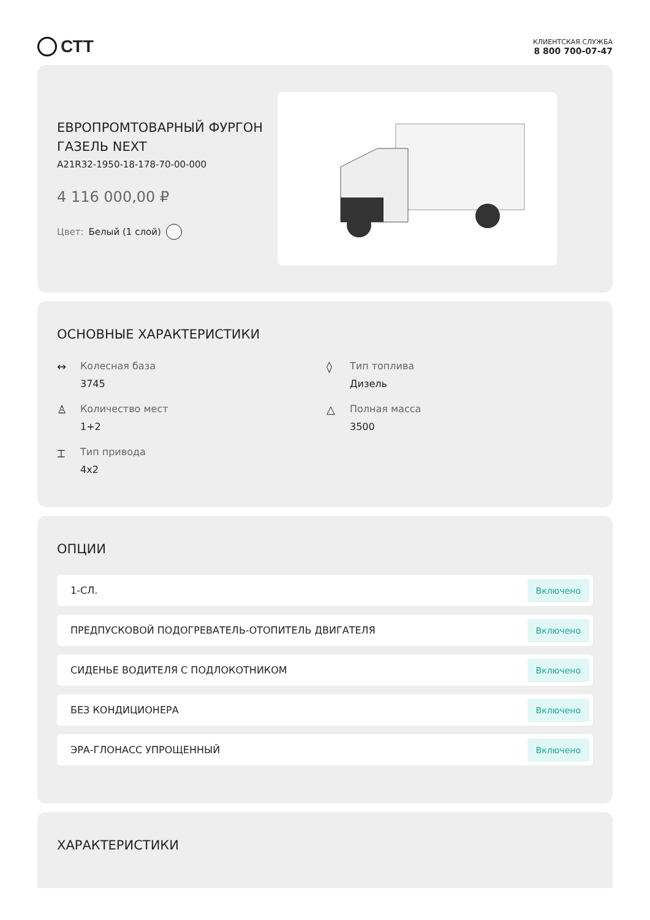СТТ
КЛИЕНТСКАЯ СЛУЖБА
8 800 700-07-47
ЕВРОПРОМТОВАРНЫЙ ФУРГОН ГАЗЕЛЬ NEXT
A21R32-1950-18-178-70-00-000
4 116 000,00 ₽
Цвет: Белый (1 слой)
ОСНОВНЫЕ ХАРАКТЕРИСТИКИ
↔ Колесная база
3745
◊ Тип топлива
Дизель
♙ Количество мест
1+2
△ Полная масса
3500
⌶ Тип привода
4x2
ОПЦИИ
1-СЛ. Включено
ПРЕДПУСКОВОЙ ПОДОГРЕВАТЕЛЬ-ОТОПИТЕЛЬ ДВИГАТЕЛЯ Включено
СИДЕНЬЕ ВОДИТЕЛЯ С ПОДЛОКОТНИКОМ Включено
БЕЗ КОНДИЦИОНЕРА Включено
ЭРА-ГЛОНАСС УПРОЩЕННЫЙ Включено
ХАРАКТЕРИСТИКИ